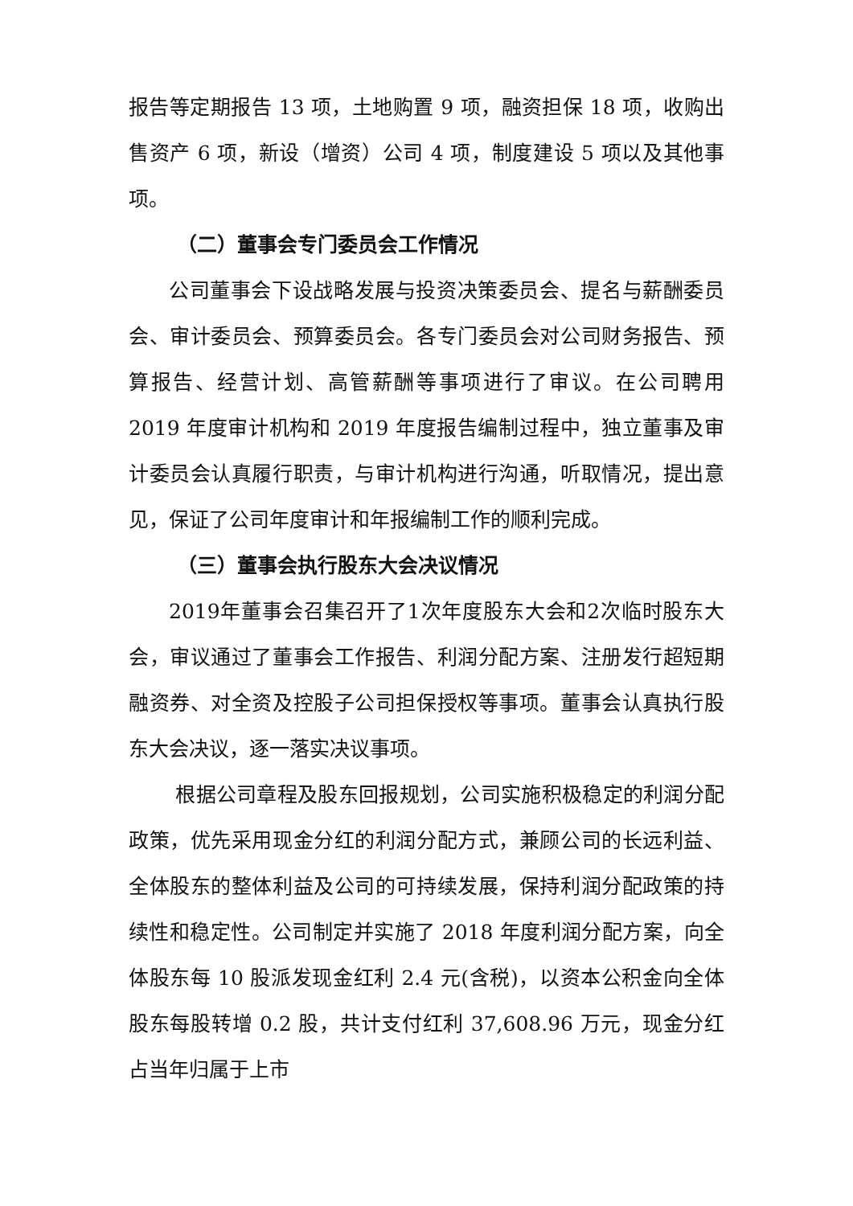报告等定期报告 13 项，土地购置 9 项，融资担保 18 项，收购出售资产 6 项，新设（增资）公司 4 项，制度建设 5 项以及其他事项。
（二）董事会专门委员会工作情况
公司董事会下设战略发展与投资决策委员会、提名与薪酬委员会、审计委员会、预算委员会。各专门委员会对公司财务报告、预算报告、经营计划、高管薪酬等事项进行了审议。在公司聘用 2019 年度审计机构和 2019 年度报告编制过程中，独立董事及审计委员会认真履行职责，与审计机构进行沟通，听取情况，提出意见，保证了公司年度审计和年报编制工作的顺利完成。
（三）董事会执行股东大会决议情况
2019年董事会召集召开了1次年度股东大会和2次临时股东大会，审议通过了董事会工作报告、利润分配方案、注册发行超短期融资券、对全资及控股子公司担保授权等事项。董事会认真执行股东大会决议，逐一落实决议事项。
根据公司章程及股东回报规划，公司实施积极稳定的利润分配政策，优先采用现金分红的利润分配方式，兼顾公司的长远利益、全体股东的整体利益及公司的可持续发展，保持利润分配政策的持续性和稳定性。公司制定并实施了 2018 年度利润分配方案，向全体股东每 10 股派发现金红利 2.4 元(含税)，以资本公积金向全体股东每股转增 0.2 股，共计支付红利 37,608.96 万元，现金分红占当年归属于上市